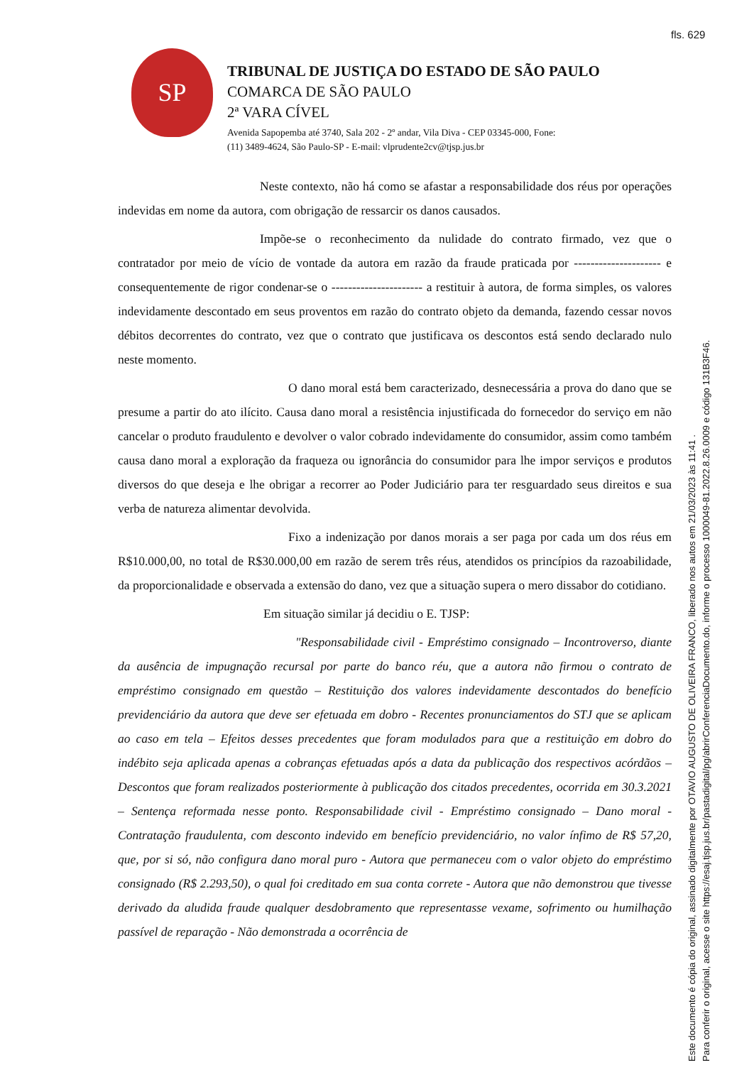fls. 629
SP
TRIBUNAL DE JUSTIÇA DO ESTADO DE SÃO PAULO
COMARCA DE SÃO PAULO
2ª VARA CÍVEL
Avenida Sapopemba até 3740, Sala 202 - 2º andar, Vila Diva - CEP 03345-000, Fone:
(11) 3489-4624, São Paulo-SP - E-mail: vlprudente2cv@tjsp.jus.br
Neste contexto, não há como se afastar a responsabilidade dos réus por operações indevidas em nome da autora, com obrigação de ressarcir os danos causados.
Impõe-se o reconhecimento da nulidade do contrato firmado, vez que o contratador por meio de vício de vontade da autora em razão da fraude praticada por --------------------- e consequentemente de rigor condenar-se o ---------------------- a restituir à autora, de forma simples, os valores indevidamente descontado em seus proventos em razão do contrato objeto da demanda, fazendo cessar novos débitos decorrentes do contrato, vez que o contrato que justificava os descontos está sendo declarado nulo neste momento.
O dano moral está bem caracterizado, desnecessária a prova do dano que se presume a partir do ato ilícito. Causa dano moral a resistência injustificada do fornecedor do serviço em não cancelar o produto fraudulento e devolver o valor cobrado indevidamente do consumidor, assim como também causa dano moral a exploração da fraqueza ou ignorância do consumidor para lhe impor serviços e produtos diversos do que deseja e lhe obrigar a recorrer ao Poder Judiciário para ter resguardado seus direitos e sua verba de natureza alimentar devolvida.
Fixo a indenização por danos morais a ser paga por cada um dos réus em R$10.000,00, no total de R$30.000,00 em razão de serem três réus, atendidos os princípios da razoabilidade, da proporcionalidade e observada a extensão do dano, vez que a situação supera o mero dissabor do cotidiano.
Em situação similar já decidiu o E. TJSP:
"Responsabilidade civil - Empréstimo consignado – Incontroverso, diante da ausência de impugnação recursal por parte do banco réu, que a autora não firmou o contrato de empréstimo consignado em questão – Restituição dos valores indevidamente descontados do benefício previdenciário da autora que deve ser efetuada em dobro - Recentes pronunciamentos do STJ que se aplicam ao caso em tela – Efeitos desses precedentes que foram modulados para que a restituição em dobro do indébito seja aplicada apenas a cobranças efetuadas após a data da publicação dos respectivos acórdãos – Descontos que foram realizados posteriormente à publicação dos citados precedentes, ocorrida em 30.3.2021 – Sentença reformada nesse ponto. Responsabilidade civil - Empréstimo consignado – Dano moral - Contratação fraudulenta, com desconto indevido em benefício previdenciário, no valor ínfimo de R$ 57,20, que, por si só, não configura dano moral puro - Autora que permaneceu com o valor objeto do empréstimo consignado (R$ 2.293,50), o qual foi creditado em sua conta correte - Autora que não demonstrou que tivesse derivado da aludida fraude qualquer desdobramento que representasse vexame, sofrimento ou humilhação passível de reparação - Não demonstrada a ocorrência de
Este documento é cópia do original, assinado digitalmente por OTAVIO AUGUSTO DE OLIVEIRA FRANCO, liberado nos autos em 21/03/2023 às 11:41 . Para conferir o original, acesse o site https://esaj.tjsp.jus.br/pastadigital/pg/abrirConferenciaDocumento.do, informe o processo 1000049-81.2022.8.26.0009 e código 131B3F46.